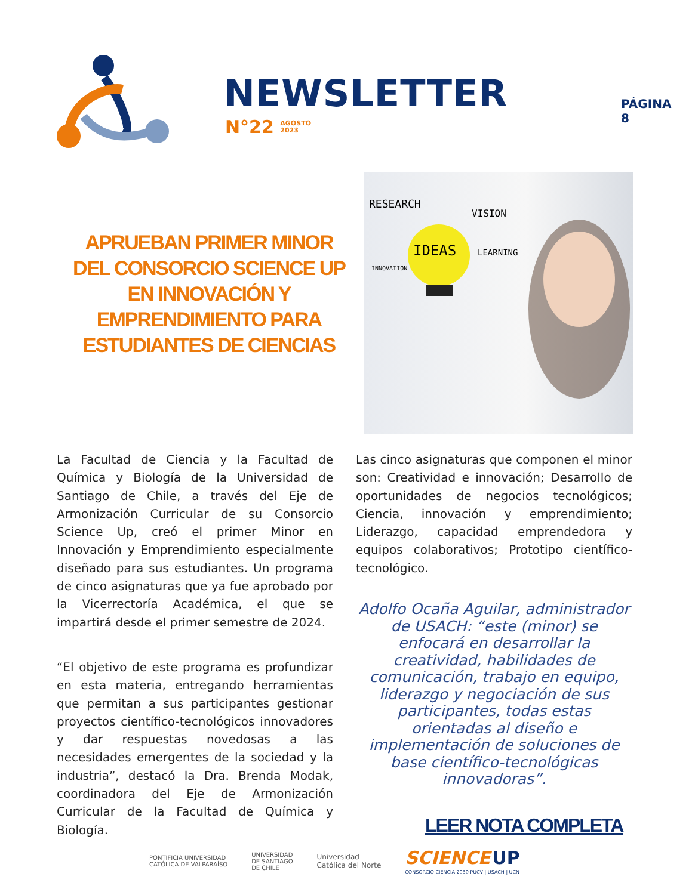NEWSLETTER
N°22 AGOSTO
2023
PÁGINA 8
APRUEBAN PRIMER MINOR DEL CONSORCIO SCIENCE UP EN INNOVACIÓN Y EMPRENDIMIENTO PARA ESTUDIANTES DE CIENCIAS
RESEARCH
VISION
IDEAS
INNOVATION
LEARNING
La Facultad de Ciencia y la Facultad de Química y Biología de la Universidad de Santiago de Chile, a través del Eje de Armonización Curricular de su Consorcio Science Up, creó el primer Minor en Innovación y Emprendimiento especialmente diseñado para sus estudiantes. Un programa de cinco asignaturas que ya fue aprobado por la Vicerrectoría Académica, el que se impartirá desde el primer semestre de 2024.
“El objetivo de este programa es profundizar en esta materia, entregando herramientas que permitan a sus participantes gestionar proyectos científico-tecnológicos innovadores y dar respuestas novedosas a las necesidades emergentes de la sociedad y la industria”, destacó la Dra. Brenda Modak, coordinadora del Eje de Armonización Curricular de la Facultad de Química y Biología.
Las cinco asignaturas que componen el minor son: Creatividad e innovación; Desarrollo de oportunidades de negocios tecnológicos; Ciencia, innovación y emprendimiento; Liderazgo, capacidad emprendedora y equipos colaborativos; Prototipo científico-tecnológico.
Adolfo Ocaña Aguilar, administrador de USACH: “este (minor) se enfocará en desarrollar la creatividad, habilidades de comunicación, trabajo en equipo, liderazgo y negociación de sus participantes, todas estas orientadas al diseño e implementación de soluciones de base científico-tecnológicas innovadoras”.
LEER NOTA COMPLETA
PONTIFICIA UNIVERSIDAD
CATÓLICA DE VALPARAÍSO
UNIVERSIDAD
DE SANTIAGO
DE CHILE
Universidad
Católica del Norte
SCIENCE UP
CONSORCIO CIENCIA 2030 PUCV | USACH | UCN